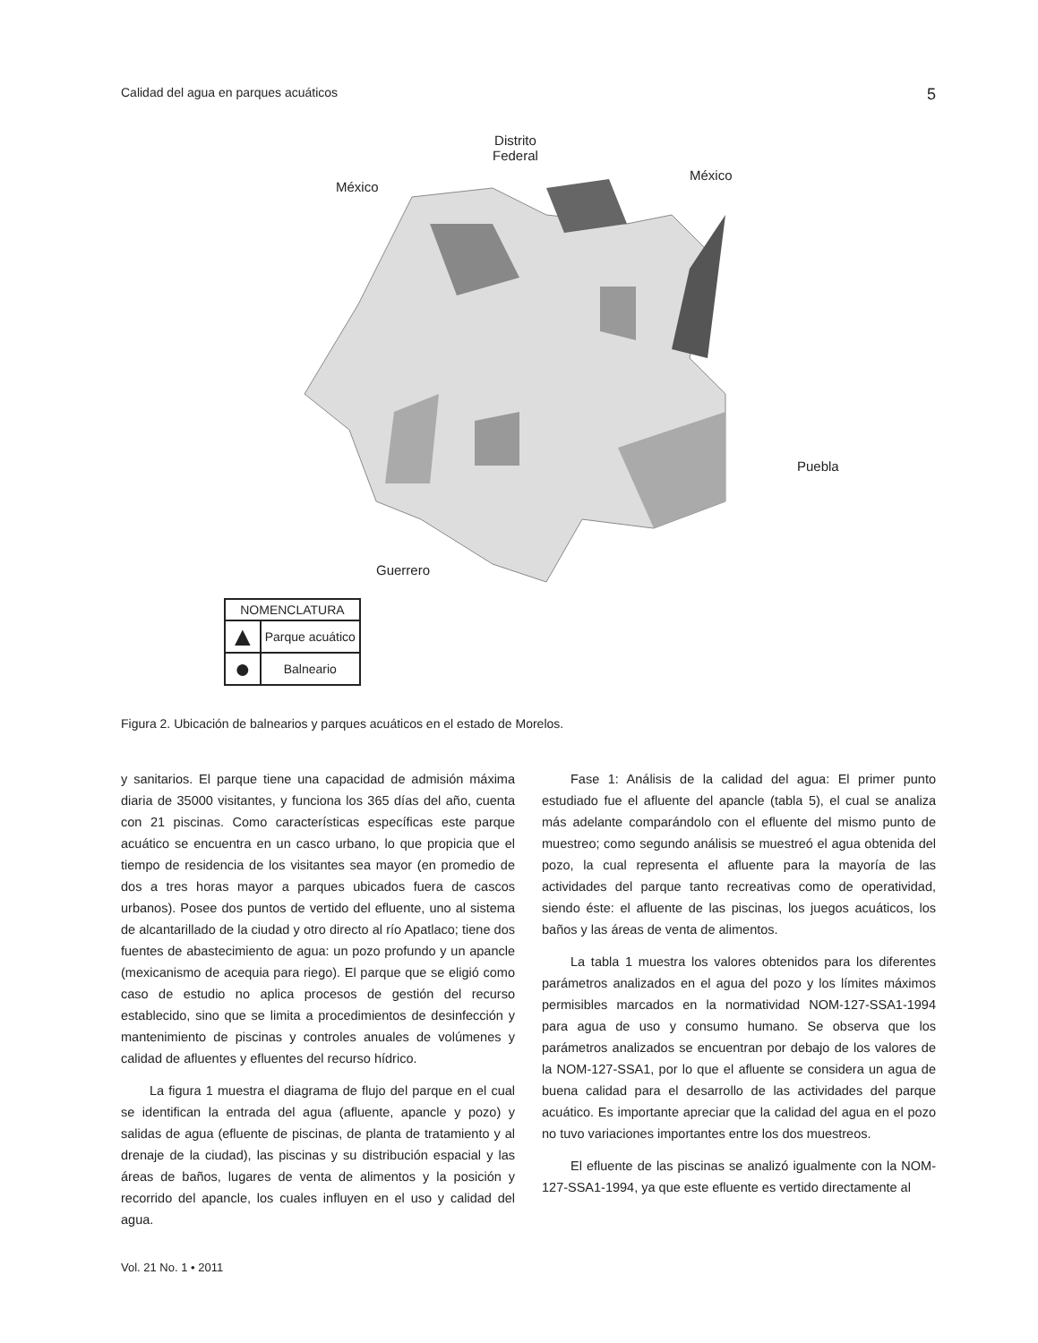Calidad del agua en parques acuáticos 5
Distrito
Federal
México
México
Puebla
Guerrero
| NOMENCLATURA | |
| --- | --- |
| ▲ | Parque acuático |
| ● | Balneario |
Figura 2. Ubicación de balnearios y parques acuáticos en el estado de Morelos.
y sanitarios. El parque tiene una capacidad de admisión máxima diaria de 35000 visitantes, y funciona los 365 días del año, cuenta con 21 piscinas. Como características específicas este parque acuático se encuentra en un casco urbano, lo que propicia que el tiempo de residencia de los visitantes sea mayor (en promedio de dos a tres horas mayor a parques ubicados fuera de cascos urbanos). Posee dos puntos de vertido del efluente, uno al sistema de alcantarillado de la ciudad y otro directo al río Apatlaco; tiene dos fuentes de abastecimiento de agua: un pozo profundo y un apancle (mexicanismo de acequia para riego). El parque que se eligió como caso de estudio no aplica procesos de gestión del recurso establecido, sino que se limita a procedimientos de desinfección y mantenimiento de piscinas y controles anuales de volúmenes y calidad de afluentes y efluentes del recurso hídrico.
La figura 1 muestra el diagrama de flujo del parque en el cual se identifican la entrada del agua (afluente, apancle y pozo) y salidas de agua (efluente de piscinas, de planta de tratamiento y al drenaje de la ciudad), las piscinas y su distribución espacial y las áreas de baños, lugares de venta de alimentos y la posición y recorrido del apancle, los cuales influyen en el uso y calidad del agua.
Fase 1: Análisis de la calidad del agua: El primer punto estudiado fue el afluente del apancle (tabla 5), el cual se analiza más adelante comparándolo con el efluente del mismo punto de muestreo; como segundo análisis se muestreó el agua obtenida del pozo, la cual representa el afluente para la mayoría de las actividades del parque tanto recreativas como de operatividad, siendo éste: el afluente de las piscinas, los juegos acuáticos, los baños y las áreas de venta de alimentos.
La tabla 1 muestra los valores obtenidos para los diferentes parámetros analizados en el agua del pozo y los límites máximos permisibles marcados en la normatividad NOM-127-SSA1-1994 para agua de uso y consumo humano. Se observa que los parámetros analizados se encuentran por debajo de los valores de la NOM-127-SSA1, por lo que el afluente se considera un agua de buena calidad para el desarrollo de las actividades del parque acuático. Es importante apreciar que la calidad del agua en el pozo no tuvo variaciones importantes entre los dos muestreos.
El efluente de las piscinas se analizó igualmente con la NOM-127-SSA1-1994, ya que este efluente es vertido directamente al
Vol. 21 No. 1 • 2011